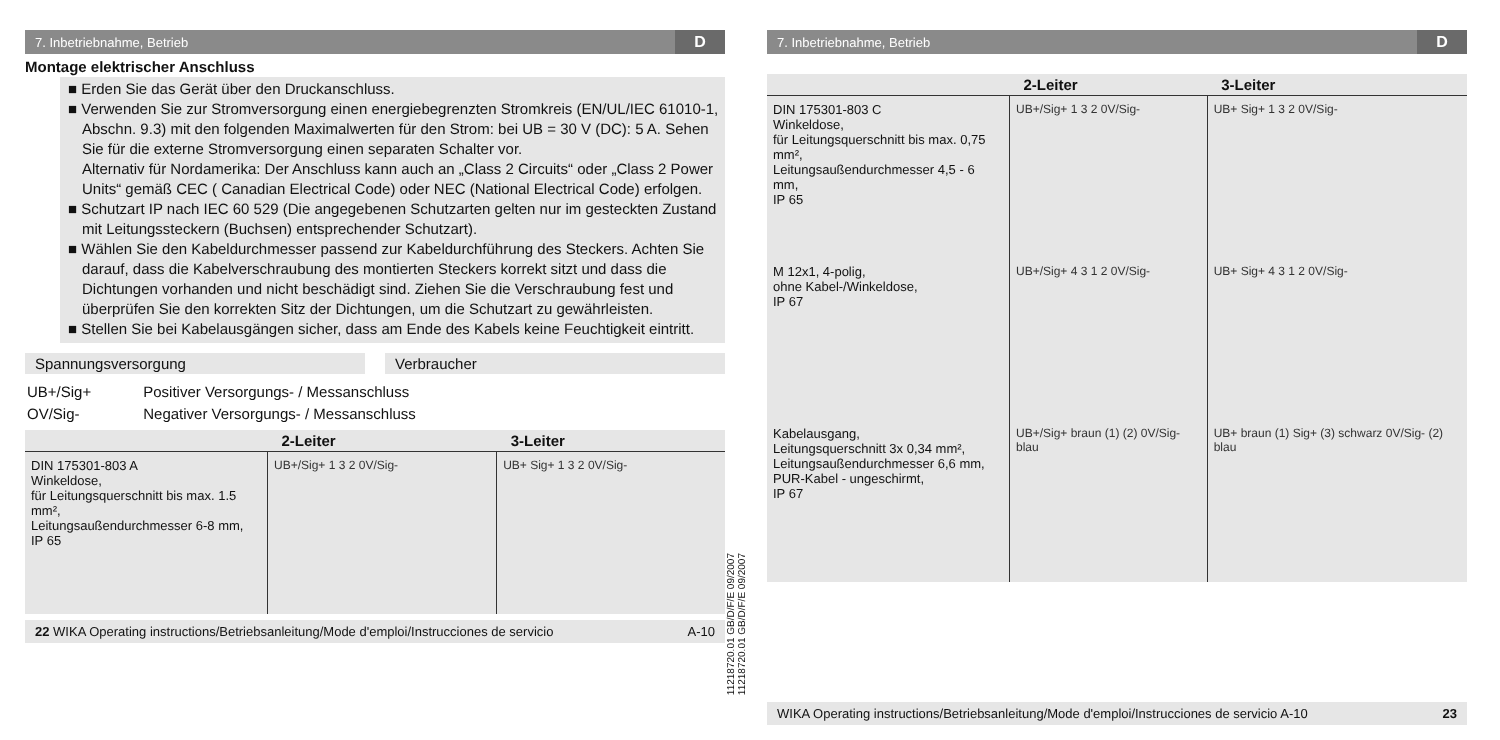7. Inbetriebnahme, Betrieb D
Montage elektrischer Anschluss
■ Erden Sie das Gerät über den Druckanschluss.
■ Verwenden Sie zur Stromversorgung einen energiebegrenzten Stromkreis (EN/UL/IEC 61010-1, Abschn. 9.3) mit den folgenden Maximalwerten für den Strom: bei UB = 30 V (DC): 5 A. Sehen Sie für die externe Stromversorgung einen separaten Schalter vor.
Alternativ für Nordamerika: Der Anschluss kann auch an „Class 2 Circuits“ oder „Class 2 Power Units“ gemäß CEC ( Canadian Electrical Code) oder NEC (National Electrical Code) erfolgen.
■ Schutzart IP nach IEC 60 529 (Die angegebenen Schutzarten gelten nur im gesteckten Zustand mit Leitungssteckern (Buchsen) entsprechender Schutzart).
■ Wählen Sie den Kabeldurchmesser passend zur Kabeldurchführung des Steckers. Achten Sie darauf, dass die Kabelverschraubung des montierten Steckers korrekt sitzt und dass die Dichtungen vorhanden und nicht beschädigt sind. Ziehen Sie die Verschraubung fest und überprüfen Sie den korrekten Sitz der Dichtungen, um die Schutzart zu gewährleisten.
■ Stellen Sie bei Kabelausgängen sicher, dass am Ende des Kabels keine Feuchtigkeit eintritt.
Spannungsversorgung Verbraucher
| UB+/Sig+ | Positiver Versorgungs- / Messanschluss |
| OV/Sig- | Negativer Versorgungs- / Messanschluss |
| | 2-Leiter | 3-Leiter |
| --- | --- | --- |
| DIN 175301-803 A Winkeldose, für Leitungsquerschnitt bis max. 1.5 mm², Leitungsaußendurchmesser 6-8 mm, IP 65 | UB+/Sig+ 1 3 2 0V/Sig- | UB+ Sig+ 1 3 2 0V/Sig- |
22 WIKA Operating instructions/Betriebsanleitung/Mode d'emploi/Instrucciones de servicio A-10
11218720.01 GB/D/F/E 09/2007
11218720.01 GB/D/F/E 09/2007
7. Inbetriebnahme, Betrieb D
| | 2-Leiter | 3-Leiter |
| --- | --- | --- |
| DIN 175301-803 C Winkeldose, für Leitungsquerschnitt bis max. 0,75 mm², Leitungsaußendurchmesser 4,5 - 6 mm, IP 65 | UB+/Sig+ 1 3 2 0V/Sig- | UB+ Sig+ 1 3 2 0V/Sig- |
| M 12x1, 4-polig, ohne Kabel-/Winkeldose, IP 67 | UB+/Sig+ 4 3 1 2 0V/Sig- | UB+ Sig+ 4 3 1 2 0V/Sig- |
| Kabelausgang, Leitungsquerschnitt 3x 0,34 mm², Leitungsaußendurchmesser 6,6 mm, PUR-Kabel - ungeschirmt, IP 67 | UB+/Sig+ braun (1) (2) 0V/Sig- blau | UB+ braun (1) Sig+ (3) schwarz 0V/Sig- (2) blau |
WIKA Operating instructions/Betriebsanleitung/Mode d'emploi/Instrucciones de servicio A-10 23